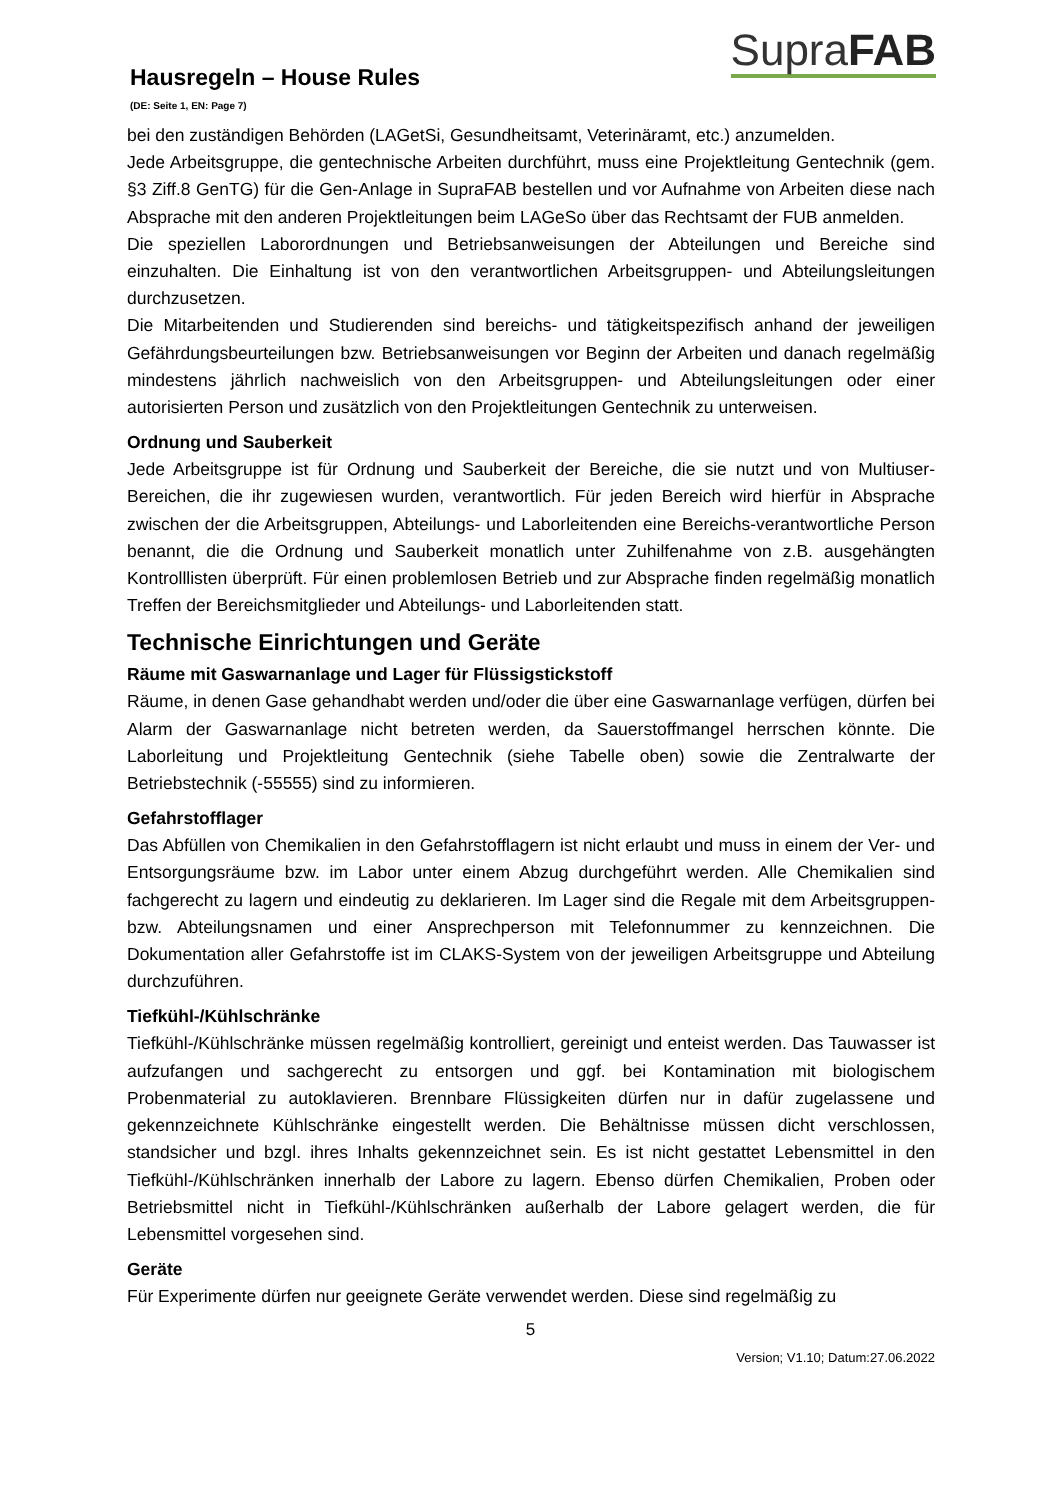Hausregeln – House Rules
(DE: Seite 1, EN: Page 7)
SupraFAB
bei den zuständigen Behörden (LAGetSi, Gesundheitsamt, Veterinäramt, etc.) anzumelden.
Jede Arbeitsgruppe, die gentechnische Arbeiten durchführt, muss eine Projektleitung Gentechnik (gem. §3 Ziff.8 GenTG) für die Gen-Anlage in SupraFAB bestellen und vor Aufnahme von Arbeiten diese nach Absprache mit den anderen Projektleitungen beim LAGeSo über das Rechtsamt der FUB anmelden.
Die speziellen Laborordnungen und Betriebsanweisungen der Abteilungen und Bereiche sind einzuhalten. Die Einhaltung ist von den verantwortlichen Arbeitsgruppen- und Abteilungsleitungen durchzusetzen.
Die Mitarbeitenden und Studierenden sind bereichs- und tätigkeitspezifisch anhand der jeweiligen Gefährdungsbeurteilungen bzw. Betriebsanweisungen vor Beginn der Arbeiten und danach regelmäßig mindestens jährlich nachweislich von den Arbeitsgruppen- und Abteilungsleitungen oder einer autorisierten Person und zusätzlich von den Projektleitungen Gentechnik zu unterweisen.
Ordnung und Sauberkeit
Jede Arbeitsgruppe ist für Ordnung und Sauberkeit der Bereiche, die sie nutzt und von Multiuser-Bereichen, die ihr zugewiesen wurden, verantwortlich. Für jeden Bereich wird hierfür in Absprache zwischen der die Arbeitsgruppen, Abteilungs- und Laborleitenden eine Bereichs-verantwortliche Person benannt, die die Ordnung und Sauberkeit monatlich unter Zuhilfenahme von z.B. ausgehängten Kontrolllisten überprüft. Für einen problemlosen Betrieb und zur Absprache finden regelmäßig monatlich Treffen der Bereichsmitglieder und Abteilungs- und Laborleitenden statt.
Technische Einrichtungen und Geräte
Räume mit Gaswarnanlage und Lager für Flüssigstickstoff
Räume, in denen Gase gehandhabt werden und/oder die über eine Gaswarnanlage verfügen, dürfen bei Alarm der Gaswarnanlage nicht betreten werden, da Sauerstoffmangel herrschen könnte. Die Laborleitung und Projektleitung Gentechnik (siehe Tabelle oben) sowie die Zentralwarte der Betriebstechnik (-55555) sind zu informieren.
Gefahrstofflager
Das Abfüllen von Chemikalien in den Gefahrstofflagern ist nicht erlaubt und muss in einem der Ver- und Entsorgungsräume bzw. im Labor unter einem Abzug durchgeführt werden. Alle Chemikalien sind fachgerecht zu lagern und eindeutig zu deklarieren. Im Lager sind die Regale mit dem Arbeitsgruppen- bzw. Abteilungsnamen und einer Ansprechperson mit Telefonnummer zu kennzeichnen. Die Dokumentation aller Gefahrstoffe ist im CLAKS-System von der jeweiligen Arbeitsgruppe und Abteilung durchzuführen.
Tiefkühl-/Kühlschränke
Tiefkühl-/Kühlschränke müssen regelmäßig kontrolliert, gereinigt und enteist werden. Das Tauwasser ist aufzufangen und sachgerecht zu entsorgen und ggf. bei Kontamination mit biologischem Probenmaterial zu autoklavieren. Brennbare Flüssigkeiten dürfen nur in dafür zugelassene und gekennzeichnete Kühlschränke eingestellt werden. Die Behältnisse müssen dicht verschlossen, standsicher und bzgl. ihres Inhalts gekennzeichnet sein. Es ist nicht gestattet Lebensmittel in den Tiefkühl-/Kühlschränken innerhalb der Labore zu lagern. Ebenso dürfen Chemikalien, Proben oder Betriebsmittel nicht in Tiefkühl-/Kühlschränken außerhalb der Labore gelagert werden, die für Lebensmittel vorgesehen sind.
Geräte
Für Experimente dürfen nur geeignete Geräte verwendet werden. Diese sind regelmäßig zu
5
Version; V1.10; Datum:27.06.2022